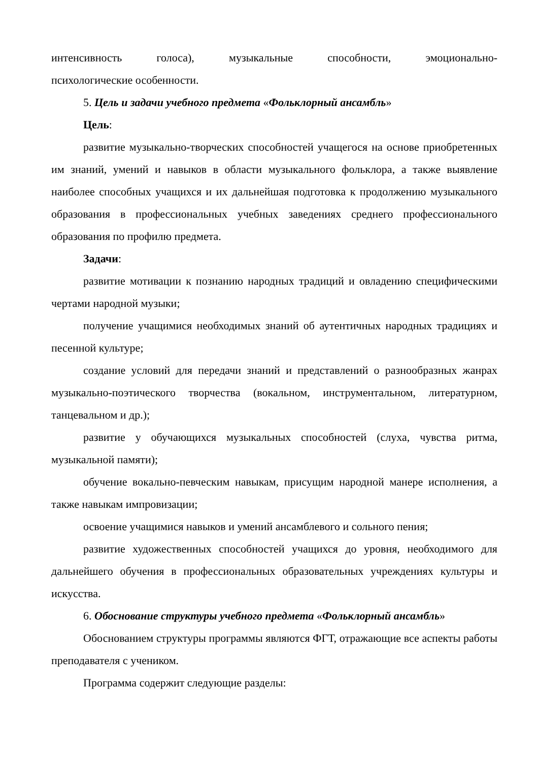интенсивность голоса), музыкальные способности, эмоционально-
психологические особенности.
5. Цель и задачи учебного предмета «Фольклорный ансамбль»
Цель:
развитие музыкально-творческих способностей учащегося на основе приобретенных им знаний, умений и навыков в области музыкального фольклора, а также выявление наиболее способных учащихся и их дальнейшая подготовка к продолжению музыкального образования в профессиональных учебных заведениях среднего профессионального образования по профилю предмета.
Задачи:
развитие мотивации к познанию народных традиций и овладению специфическими чертами народной музыки;
получение учащимися необходимых знаний об аутентичных народных традициях и песенной культуре;
создание условий для передачи знаний и представлений о разнообразных жанрах музыкально-поэтического творчества (вокальном, инструментальном, литературном, танцевальном и др.);
развитие у обучающихся музыкальных способностей (слуха, чувства ритма, музыкальной памяти);
обучение вокально-певческим навыкам, присущим народной манере исполнения, а также навыкам импровизации;
освоение учащимися навыков и умений ансамблевого и сольного пения;
развитие художественных способностей учащихся до уровня, необходимого для дальнейшего обучения в профессиональных образовательных учреждениях культуры и искусства.
6. Обоснование структуры учебного предмета «Фольклорный ансамбль»
Обоснованием структуры программы являются ФГТ, отражающие все аспекты работы преподавателя с учеником.
Программа содержит следующие разделы: